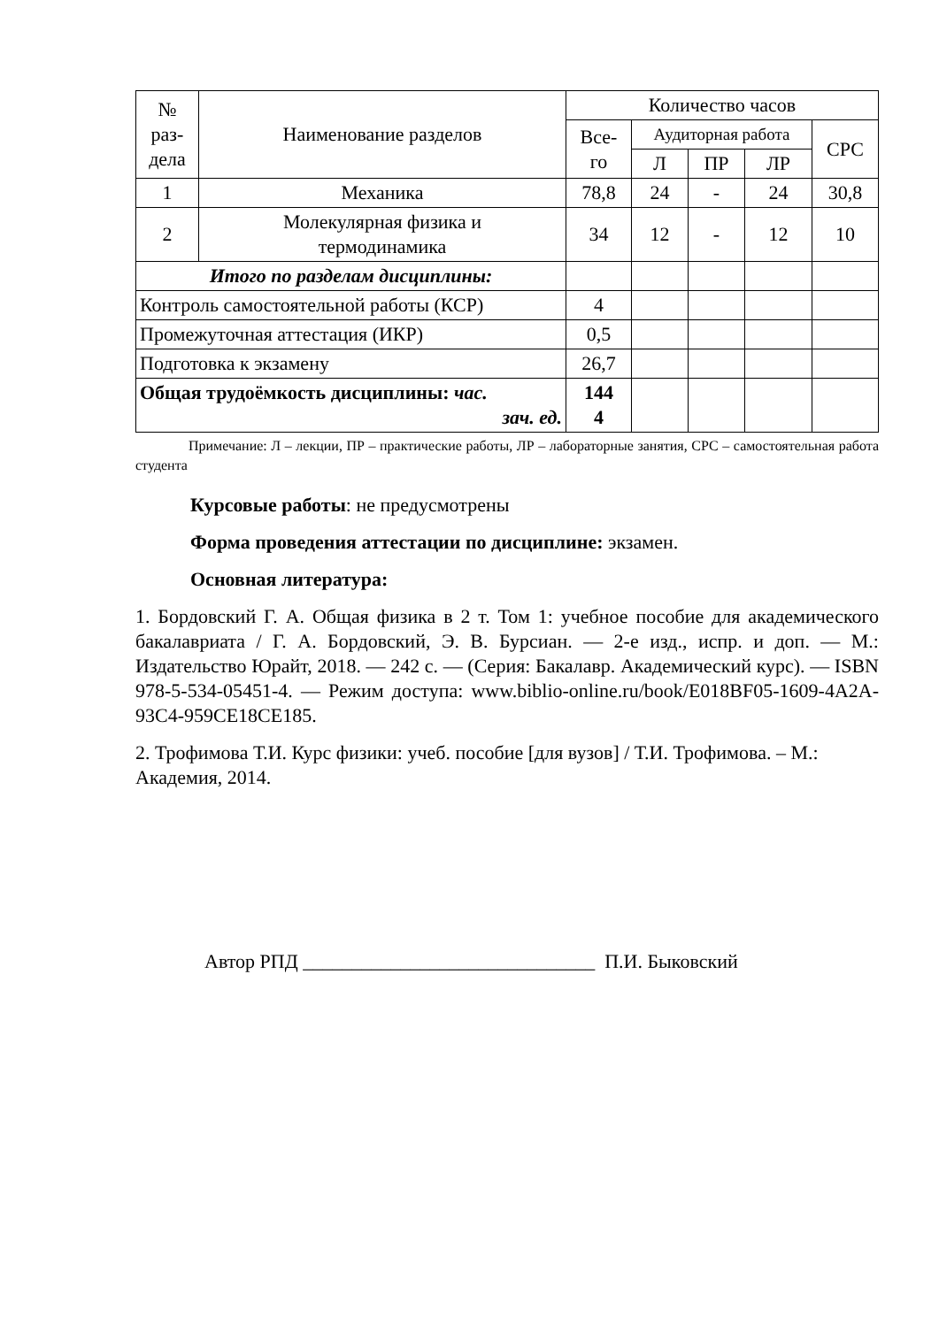| № раз- дела | Наименование разделов | Количество часов | | | | |
| --- | --- | --- | --- | --- | --- | --- |
| | | Все- го | Аудиторная работа | | | СРС |
| | | | Л | ПР | ЛР | |
| 1 | Механика | 78,8 | 24 | - | 24 | 30,8 |
| 2 | Молекулярная физика и термодинамика | 34 | 12 | - | 12 | 10 |
| Итого по разделам дисциплины: | | | | | | |
| Контроль самостоятельной работы (КСР) | | 4 | | | | |
| Промежуточная аттестация (ИКР) | | 0,5 | | | | |
| Подготовка к экзамену | | 26,7 | | | | |
| Общая трудоёмкость дисциплины: час. зач. ед. | | 144 4 | | | | |
Примечание: Л – лекции, ПР – практические работы, ЛР – лабораторные занятия, СРС – самостоятельная работа студента
Курсовые работы: не предусмотрены
Форма проведения аттестации по дисциплине: экзамен.
Основная литература:
1. Бордовский Г. А. Общая физика в 2 т. Том 1: учебное пособие для академического бакалавриата / Г. А. Бордовский, Э. В. Бурсиан. — 2-е изд., испр. и доп. — М.: Издательство Юрайт, 2018. — 242 с. — (Серия: Бакалавр. Академический курс). — ISBN 978-5-534-05451-4. — Режим доступа: www.biblio-online.ru/book/E018BF05-1609-4A2A-93C4-959CE18CE185.
2. Трофимова Т.И. Курс физики: учеб. пособие [для вузов] / Т.И. Трофимова. – М.: Академия, 2014.
Автор РПД ______________________________ П.И. Быковский